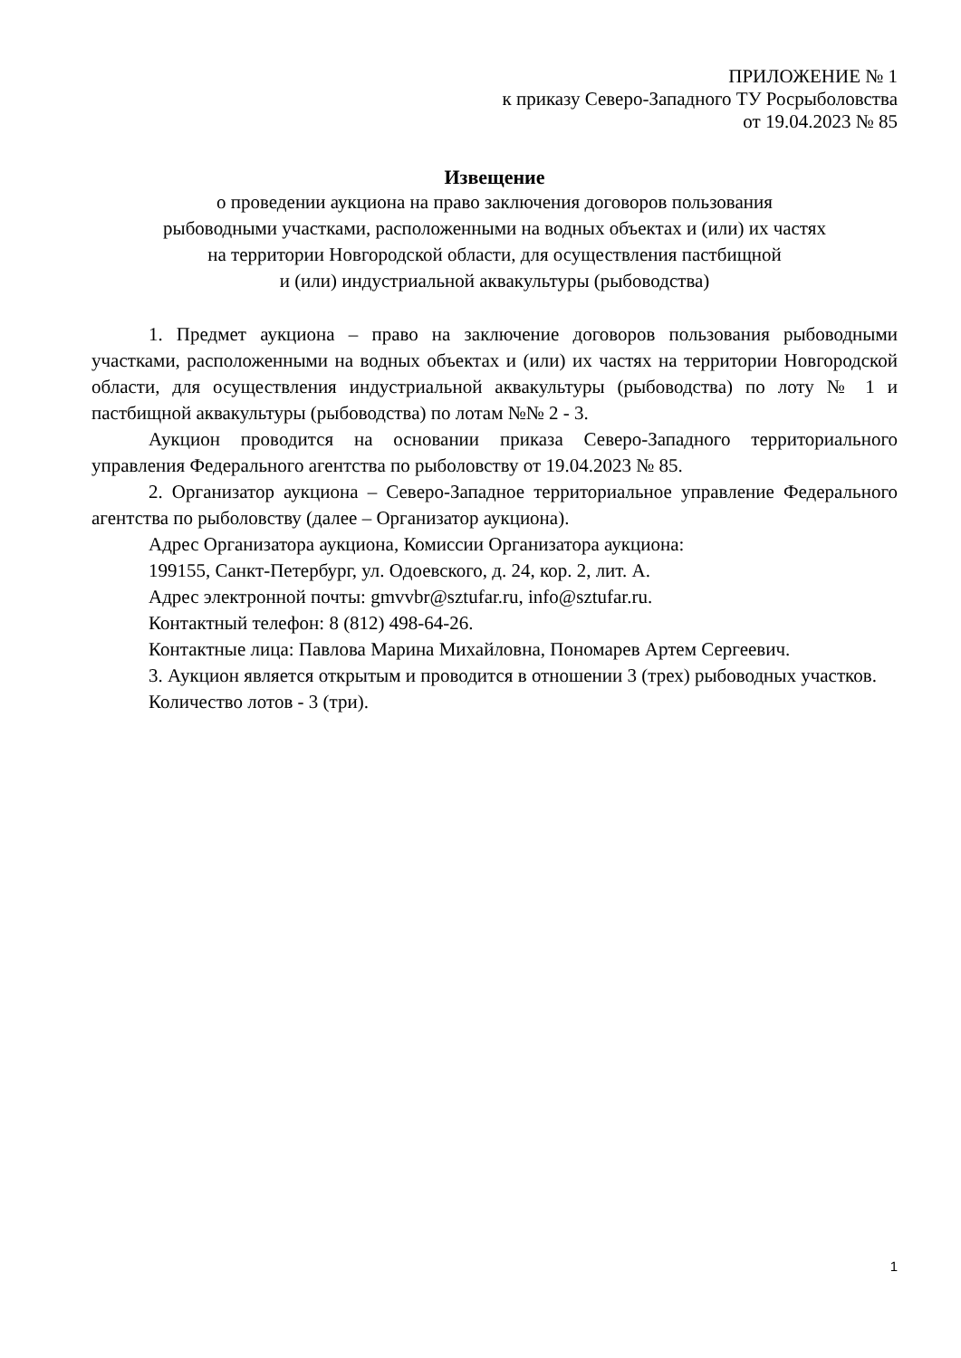ПРИЛОЖЕНИЕ № 1
к приказу Северо-Западного ТУ Росрыболовства
от 19.04.2023 № 85
Извещение
о проведении аукциона на право заключения договоров пользования
рыбоводными участками, расположенными на водных объектах и (или) их частях
на территории Новгородской области, для осуществления пастбищной
и (или) индустриальной аквакультуры (рыбоводства)
1. Предмет аукциона – право на заключение договоров пользования рыбоводными участками, расположенными на водных объектах и (или) их частях на территории Новгородской области, для осуществления индустриальной аквакультуры (рыбоводства) по лоту № 1 и пастбищной аквакультуры (рыбоводства) по лотам №№ 2 - 3.
Аукцион проводится на основании приказа Северо-Западного территориального управления Федерального агентства по рыболовству от 19.04.2023 № 85.
2. Организатор аукциона – Северо-Западное территориальное управление Федерального агентства по рыболовству (далее – Организатор аукциона).
Адрес Организатора аукциона, Комиссии Организатора аукциона:
199155, Санкт-Петербург, ул. Одоевского, д. 24, кор. 2, лит. А.
Адрес электронной почты: gmvvbr@sztufar.ru, info@sztufar.ru.
Контактный телефон: 8 (812) 498-64-26.
Контактные лица: Павлова Марина Михайловна, Пономарев Артем Сергеевич.
3. Аукцион является открытым и проводится в отношении 3 (трех) рыбоводных участков.
Количество лотов - 3 (три).
1